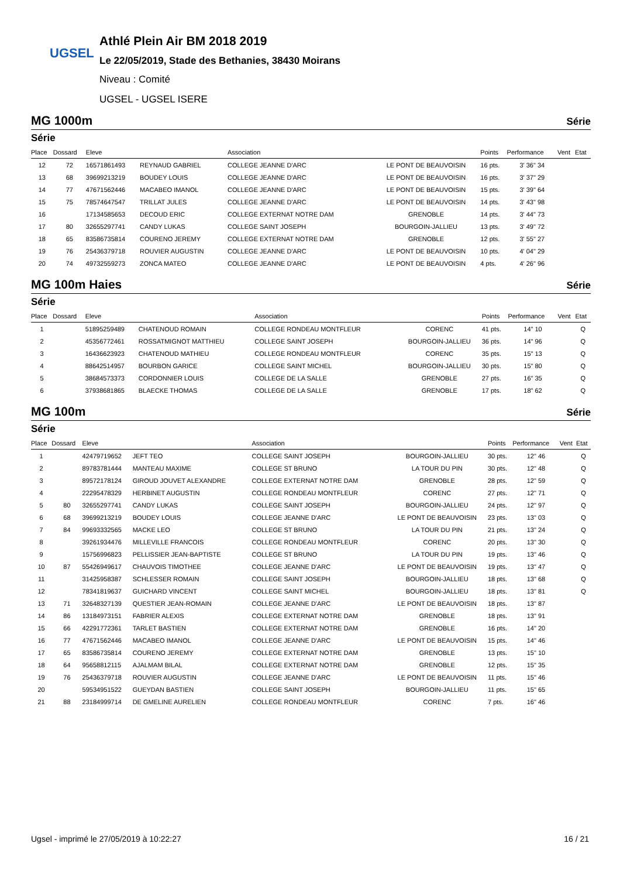UGSEL
Athlé Plein Air BM 2018 2019
Le 22/05/2019, Stade des Bethanies, 38430 Moirans
Niveau : Comité
UGSEL - UGSEL ISERE
MG 1000m Série
Série
| Place | Dossard | Eleve | | Association | | Points | Performance | Vent | Etat |
| --- | --- | --- | --- | --- | --- | --- | --- | --- | --- |
| 12 | 72 | 16571861493 | REYNAUD GABRIEL | COLLEGE JEANNE D'ARC | LE PONT DE BEAUVOISIN | 16 pts. | 3' 36" 34 | | |
| 13 | 68 | 39699213219 | BOUDEY LOUIS | COLLEGE JEANNE D'ARC | LE PONT DE BEAUVOISIN | 16 pts. | 3' 37" 29 | | |
| 14 | 77 | 47671562446 | MACABEO IMANOL | COLLEGE JEANNE D'ARC | LE PONT DE BEAUVOISIN | 15 pts. | 3' 39" 64 | | |
| 15 | 75 | 78574647547 | TRILLAT JULES | COLLEGE JEANNE D'ARC | LE PONT DE BEAUVOISIN | 14 pts. | 3' 43" 98 | | |
| 16 | | 17134585653 | DECOUD ERIC | COLLEGE EXTERNAT NOTRE DAM | GRENOBLE | 14 pts. | 3' 44" 73 | | |
| 17 | 80 | 32655297741 | CANDY LUKAS | COLLEGE SAINT JOSEPH | BOURGOIN-JALLIEU | 13 pts. | 3' 49" 72 | | |
| 18 | 65 | 83586735814 | COURENO JEREMY | COLLEGE EXTERNAT NOTRE DAM | GRENOBLE | 12 pts. | 3' 55" 27 | | |
| 19 | 76 | 25436379718 | ROUVIER AUGUSTIN | COLLEGE JEANNE D'ARC | LE PONT DE BEAUVOISIN | 10 pts. | 4' 04" 29 | | |
| 20 | 74 | 49732559273 | ZONCA MATEO | COLLEGE JEANNE D'ARC | LE PONT DE BEAUVOISIN | 4 pts. | 4' 26" 96 | | |
MG 100m Haies Série
Série
| Place | Dossard | Eleve | | Association | | Points | Performance | Vent | Etat |
| --- | --- | --- | --- | --- | --- | --- | --- | --- | --- |
| 1 | | 51895259489 | CHATENOUD ROMAIN | COLLEGE RONDEAU MONTFLEUR | CORENC | 41 pts. | 14" 10 | | Q |
| 2 | | 45356772461 | ROSSATMIGNOT MATTHIEU | COLLEGE SAINT JOSEPH | BOURGOIN-JALLIEU | 36 pts. | 14" 96 | | Q |
| 3 | | 16436623923 | CHATENOUD MATHIEU | COLLEGE RONDEAU MONTFLEUR | CORENC | 35 pts. | 15" 13 | | Q |
| 4 | | 88642514957 | BOURBON GARICE | COLLEGE SAINT MICHEL | BOURGOIN-JALLIEU | 30 pts. | 15" 80 | | Q |
| 5 | | 38684573373 | CORDONNIER LOUIS | COLLEGE DE LA SALLE | GRENOBLE | 27 pts. | 16" 35 | | Q |
| 6 | | 37938681865 | BLAECKE THOMAS | COLLEGE DE LA SALLE | GRENOBLE | 17 pts. | 18" 62 | | Q |
MG 100m Série
Série
| Place | Dossard | Eleve | | Association | | Points | Performance | Vent | Etat |
| --- | --- | --- | --- | --- | --- | --- | --- | --- | --- |
| 1 | | 42479719652 | JEFT TEO | COLLEGE SAINT JOSEPH | BOURGOIN-JALLIEU | 30 pts. | 12" 46 | | Q |
| 2 | | 89783781444 | MANTEAU MAXIME | COLLEGE ST BRUNO | LA TOUR DU PIN | 30 pts. | 12" 48 | | Q |
| 3 | | 89572178124 | GIROUD JOUVET ALEXANDRE | COLLEGE EXTERNAT NOTRE DAM | GRENOBLE | 28 pts. | 12" 59 | | Q |
| 4 | | 22295478329 | HERBINET AUGUSTIN | COLLEGE RONDEAU MONTFLEUR | CORENC | 27 pts. | 12" 71 | | Q |
| 5 | 80 | 32655297741 | CANDY LUKAS | COLLEGE SAINT JOSEPH | BOURGOIN-JALLIEU | 24 pts. | 12" 97 | | Q |
| 6 | 68 | 39699213219 | BOUDEY LOUIS | COLLEGE JEANNE D'ARC | LE PONT DE BEAUVOISIN | 23 pts. | 13" 03 | | Q |
| 7 | 84 | 99693332565 | MACKE LEO | COLLEGE ST BRUNO | LA TOUR DU PIN | 21 pts. | 13" 24 | | Q |
| 8 | | 39261934476 | MILLEVILLE FRANCOIS | COLLEGE RONDEAU MONTFLEUR | CORENC | 20 pts. | 13" 30 | | Q |
| 9 | | 15756996823 | PELLISSIER JEAN-BAPTISTE | COLLEGE ST BRUNO | LA TOUR DU PIN | 19 pts. | 13" 46 | | Q |
| 10 | 87 | 55426949617 | CHAUVOIS TIMOTHEE | COLLEGE JEANNE D'ARC | LE PONT DE BEAUVOISIN | 19 pts. | 13" 47 | | Q |
| 11 | | 31425958387 | SCHLESSER ROMAIN | COLLEGE SAINT JOSEPH | BOURGOIN-JALLIEU | 18 pts. | 13" 68 | | Q |
| 12 | | 78341819637 | GUICHARD VINCENT | COLLEGE SAINT MICHEL | BOURGOIN-JALLIEU | 18 pts. | 13" 81 | | Q |
| 13 | 71 | 32648327139 | QUESTIER JEAN-ROMAIN | COLLEGE JEANNE D'ARC | LE PONT DE BEAUVOISIN | 18 pts. | 13" 87 | | |
| 14 | 86 | 13184973151 | FABRIER ALEXIS | COLLEGE EXTERNAT NOTRE DAM | GRENOBLE | 18 pts. | 13" 91 | | |
| 15 | 66 | 42291772361 | TARLET BASTIEN | COLLEGE EXTERNAT NOTRE DAM | GRENOBLE | 16 pts. | 14" 20 | | |
| 16 | 77 | 47671562446 | MACABEO IMANOL | COLLEGE JEANNE D'ARC | LE PONT DE BEAUVOISIN | 15 pts. | 14" 46 | | |
| 17 | 65 | 83586735814 | COURENO JEREMY | COLLEGE EXTERNAT NOTRE DAM | GRENOBLE | 13 pts. | 15" 10 | | |
| 18 | 64 | 95658812115 | AJALMAM BILAL | COLLEGE EXTERNAT NOTRE DAM | GRENOBLE | 12 pts. | 15" 35 | | |
| 19 | 76 | 25436379718 | ROUVIER AUGUSTIN | COLLEGE JEANNE D'ARC | LE PONT DE BEAUVOISIN | 11 pts. | 15" 46 | | |
| 20 | | 59534951522 | GUEYDAN BASTIEN | COLLEGE SAINT JOSEPH | BOURGOIN-JALLIEU | 11 pts. | 15" 65 | | |
| 21 | 88 | 23184999714 | DE GMELINE AURELIEN | COLLEGE RONDEAU MONTFLEUR | CORENC | 7 pts. | 16" 46 | | |
Ugsel - imprimé le 27/05/2019 à 10:22:27 16 / 21